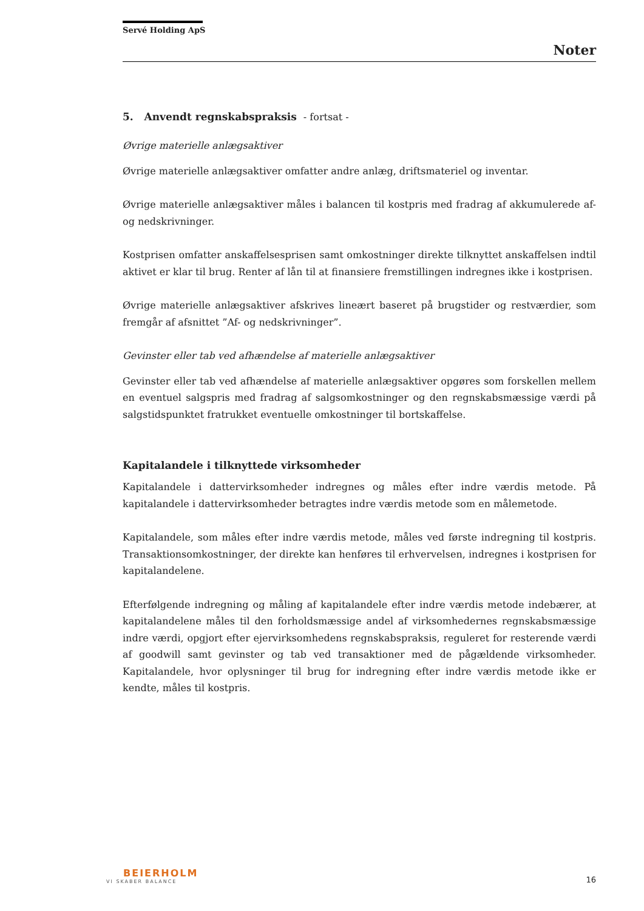Servé Holding ApS
Noter
5. Anvendt regnskabspraksis - fortsat -
Øvrige materielle anlægsaktiver
Øvrige materielle anlægsaktiver omfatter andre anlæg, driftsmateriel og inventar.
Øvrige materielle anlægsaktiver måles i balancen til kostpris med fradrag af akkumulerede af- og nedskrivninger.
Kostprisen omfatter anskaffelsesprisen samt omkostninger direkte tilknyttet anskaffelsen indtil aktivet er klar til brug. Renter af lån til at finansiere fremstillingen indregnes ikke i kostprisen.
Øvrige materielle anlægsaktiver afskrives lineært baseret på brugstider og restværdier, som fremgår af afsnittet ”Af- og nedskrivninger”.
Gevinster eller tab ved afhændelse af materielle anlægsaktiver
Gevinster eller tab ved afhændelse af materielle anlægsaktiver opgøres som forskellen mellem en eventuel salgspris med fradrag af salgsomkostninger og den regnskabsmæssige værdi på salgstidspunktet fratrukket eventuelle omkostninger til bortskaffelse.
Kapitalandele i tilknyttede virksomheder
Kapitalandele i dattervirksomheder indregnes og måles efter indre værdis metode. På kapitalandele i dattervirksomheder betragtes indre værdis metode som en målemetode.
Kapitalandele, som måles efter indre værdis metode, måles ved første indregning til kostpris. Transaktionsomkostninger, der direkte kan henføres til erhvervelsen, indregnes i kostprisen for kapitalandelene.
Efterfølgende indregning og måling af kapitalandele efter indre værdis metode indebærer, at kapitalandelene måles til den forholdsmæssige andel af virksomhedernes regnskabsmæssige indre værdi, opgjort efter ejervirksomhedens regnskabspraksis, reguleret for resterende værdi af goodwill samt gevinster og tab ved transaktioner med de pågældende virksomheder. Kapitalandele, hvor oplysninger til brug for indregning efter indre værdis metode ikke er kendte, måles til kostpris.
BEIERHOLM
VI SKABER BALANCE
16